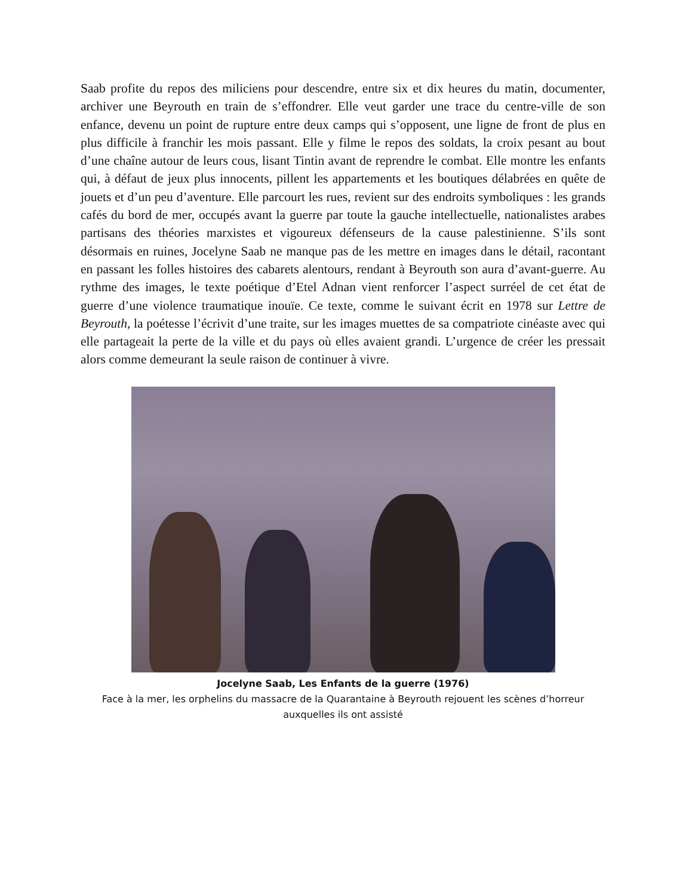Saab profite du repos des miliciens pour descendre, entre six et dix heures du matin, documenter, archiver une Beyrouth en train de s’effondrer. Elle veut garder une trace du centre-ville de son enfance, devenu un point de rupture entre deux camps qui s’opposent, une ligne de front de plus en plus difficile à franchir les mois passant. Elle y filme le repos des soldats, la croix pesant au bout d’une chaîne autour de leurs cous, lisant Tintin avant de reprendre le combat. Elle montre les enfants qui, à défaut de jeux plus innocents, pillent les appartements et les boutiques délabrées en quête de jouets et d’un peu d’aventure. Elle parcourt les rues, revient sur des endroits symboliques : les grands cafés du bord de mer, occupés avant la guerre par toute la gauche intellectuelle, nationalistes arabes partisans des théories marxistes et vigoureux défenseurs de la cause palestinienne. S’ils sont désormais en ruines, Jocelyne Saab ne manque pas de les mettre en images dans le détail, racontant en passant les folles histoires des cabarets alentours, rendant à Beyrouth son aura d’avant-guerre. Au rythme des images, le texte poétique d’Etel Adnan vient renforcer l’aspect surréel de cet état de guerre d’une violence traumatique inouïe. Ce texte, comme le suivant écrit en 1978 sur Lettre de Beyrouth, la poétesse l’écrivit d’une traite, sur les images muettes de sa compatriote cinéaste avec qui elle partageait la perte de la ville et du pays où elles avaient grandi. L’urgence de créer les pressait alors comme demeurant la seule raison de continuer à vivre.
Jocelyne Saab, Les Enfants de la guerre (1976)
Face à la mer, les orphelins du massacre de la Quarantaine à Beyrouth rejouent les scènes d’horreur auxquelles ils ont assisté